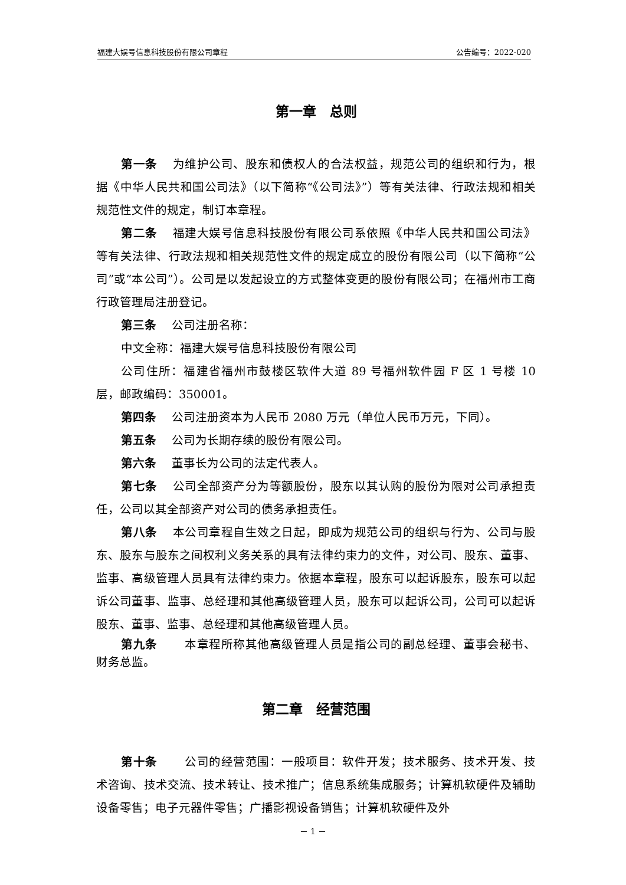福建大娱号信息科技股份有限公司章程 公告编号：2022-020
第一章　总则
第一条 为维护公司、股东和债权人的合法权益，规范公司的组织和行为，根据《中华人民共和国公司法》（以下简称“《公司法》”）等有关法律、行政法规和相关规范性文件的规定，制订本章程。
第二条 福建大娱号信息科技股份有限公司系依照《中华人民共和国公司法》等有关法律、行政法规和相关规范性文件的规定成立的股份有限公司（以下简称“公司”或“本公司”）。公司是以发起设立的方式整体变更的股份有限公司；在福州市工商行政管理局注册登记。
第三条 公司注册名称：
中文全称：福建大娱号信息科技股份有限公司
公司住所：福建省福州市鼓楼区软件大道 89 号福州软件园 F 区 1 号楼 10 层，邮政编码：350001。
第四条 公司注册资本为人民币 2080 万元（单位人民币万元，下同）。
第五条 公司为长期存续的股份有限公司。
第六条 董事长为公司的法定代表人。
第七条 公司全部资产分为等额股份，股东以其认购的股份为限对公司承担责任，公司以其全部资产对公司的债务承担责任。
第八条 本公司章程自生效之日起，即成为规范公司的组织与行为、公司与股东、股东与股东之间权利义务关系的具有法律约束力的文件，对公司、股东、董事、监事、高级管理人员具有法律约束力。依据本章程，股东可以起诉股东，股东可以起诉公司董事、监事、总经理和其他高级管理人员，股东可以起诉公司，公司可以起诉股东、董事、监事、总经理和其他高级管理人员。
第九条　本章程所称其他高级管理人员是指公司的副总经理、董事会秘书、财务总监。
第二章　经营范围
第十条　公司的经营范围：一般项目：软件开发；技术服务、技术开发、技术咨询、技术交流、技术转让、技术推广；信息系统集成服务；计算机软硬件及辅助设备零售；电子元器件零售；广播影视设备销售；计算机软硬件及外
－ 1 －